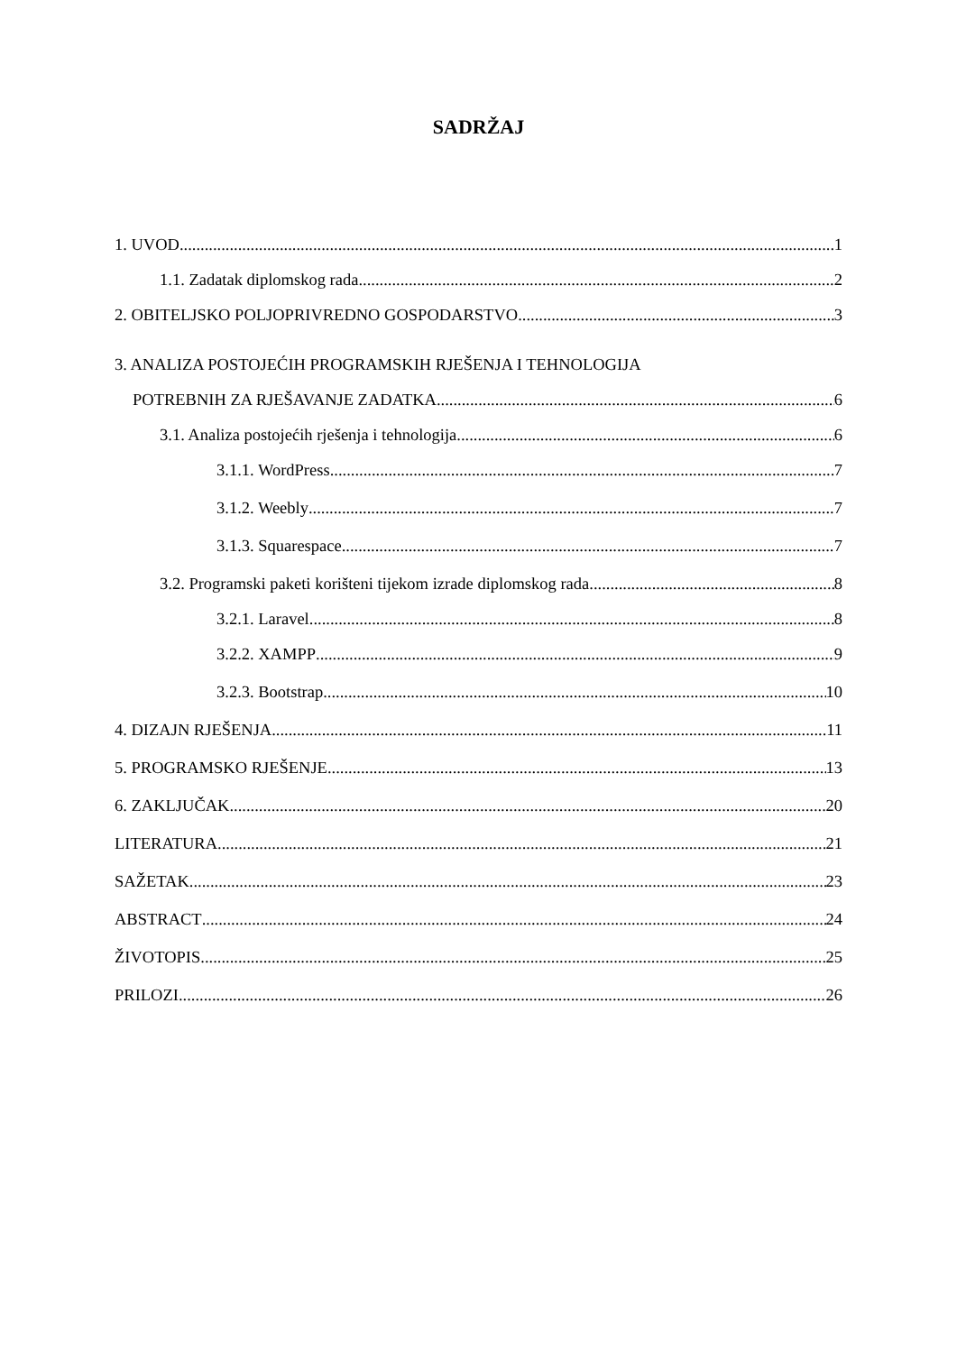SADRŽAJ
1. UVOD 1
1.1. Zadatak diplomskog rada 2
2. OBITELJSKO POLJOPRIVREDNO GOSPODARSTVO 3
3. ANALIZA POSTOJEĆIH PROGRAMSKIH RJEŠENJA I TEHNOLOGIJA
POTREBNIH ZA RJEŠAVANJE ZADATKA 6
3.1. Analiza postojećih rješenja i tehnologija 6
3.1.1. WordPress 7
3.1.2. Weebly 7
3.1.3. Squarespace 7
3.2. Programski paketi korišteni tijekom izrade diplomskog rada 8
3.2.1. Laravel 8
3.2.2. XAMPP 9
3.2.3. Bootstrap 10
4. DIZAJN RJEŠENJA 11
5. PROGRAMSKO RJEŠENJE 13
6. ZAKLJUČAK 20
LITERATURA 21
SAŽETAK 23
ABSTRACT 24
ŽIVOTOPIS 25
PRILOZI 26